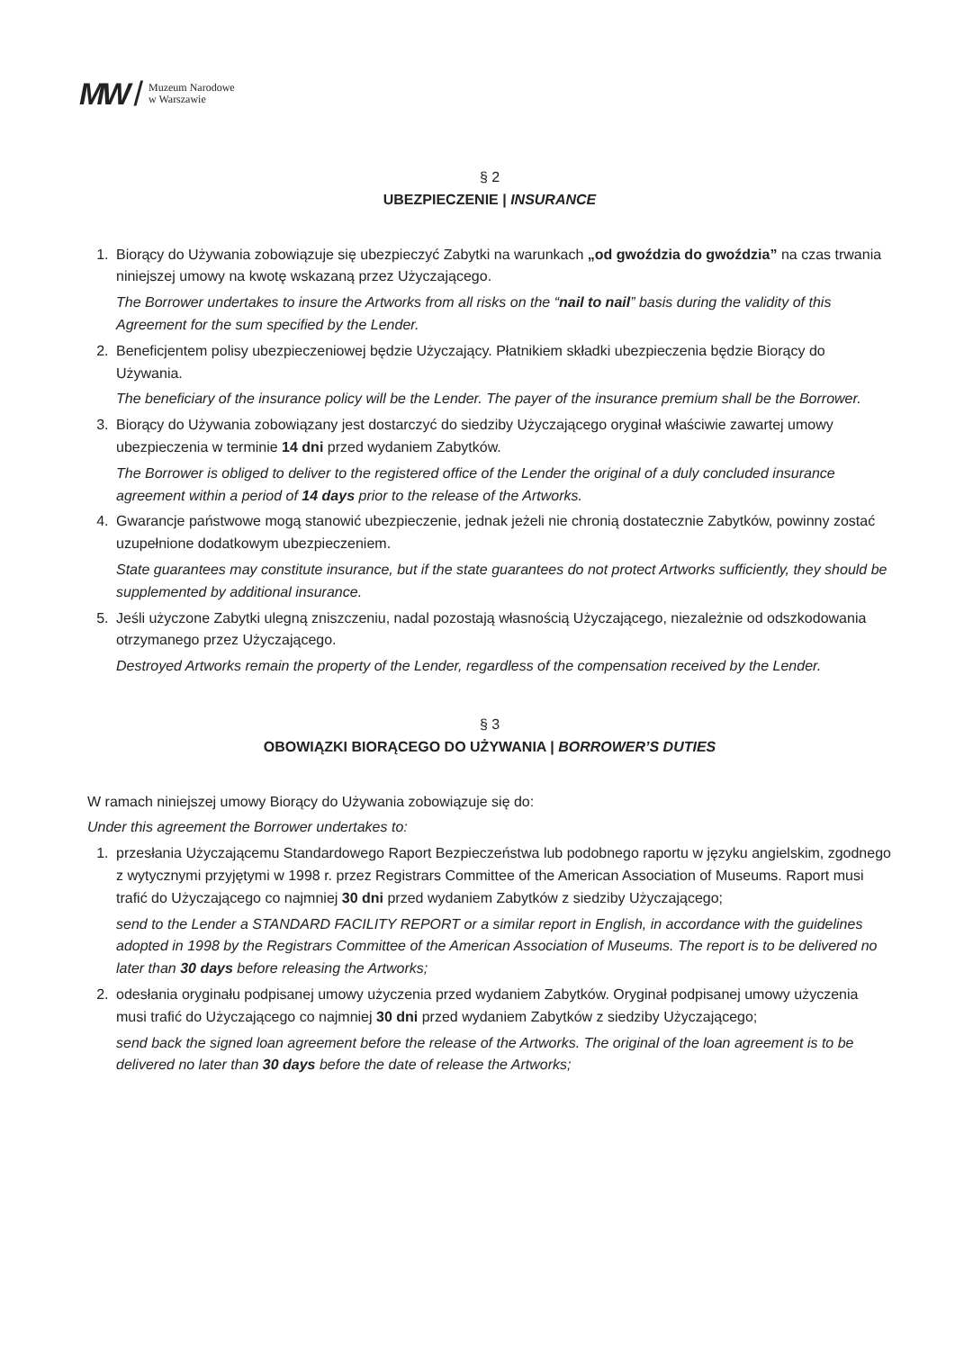MW / Muzeum Narodowe
w Warszawie
§ 2
UBEZPIECZENIE | INSURANCE
1. Biorący do Używania zobowiązuje się ubezpieczyć Zabytki na warunkach „od gwoździa do gwoździa” na czas trwania niniejszej umowy na kwotę wskazaną przez Użyczającego.
The Borrower undertakes to insure the Artworks from all risks on the “nail to nail” basis during the validity of this Agreement for the sum specified by the Lender.
2. Beneficjentem polisy ubezpieczeniowej będzie Użyczający. Płatnikiem składki ubezpieczenia będzie Biorący do Używania.
The beneficiary of the insurance policy will be the Lender. The payer of the insurance premium shall be the Borrower.
3. Biorący do Używania zobowiązany jest dostarczyć do siedziby Użyczającego oryginał właściwie zawartej umowy ubezpieczenia w terminie 14 dni przed wydaniem Zabytków.
The Borrower is obliged to deliver to the registered office of the Lender the original of a duly concluded insurance agreement within a period of 14 days prior to the release of the Artworks.
4. Gwarancje państwowe mogą stanowić ubezpieczenie, jednak jeżeli nie chronią dostatecznie Zabytków, powinny zostać uzupełnione dodatkowym ubezpieczeniem.
State guarantees may constitute insurance, but if the state guarantees do not protect Artworks sufficiently, they should be supplemented by additional insurance.
5. Jeśli użyczone Zabytki ulegną zniszczeniu, nadal pozostają własnością Użyczającego, niezależnie od odszkodowania otrzymanego przez Użyczającego.
Destroyed Artworks remain the property of the Lender, regardless of the compensation received by the Lender.
§ 3
OBOWIĄZKI BIORĄCEGO DO UŻYWANIA | BORROWER’S DUTIES
W ramach niniejszej umowy Biorący do Używania zobowiązuje się do:
Under this agreement the Borrower undertakes to:
1. przesłania Użyczającemu Standardowego Raport Bezpieczeństwa lub podobnego raportu w języku angielskim, zgodnego z wytycznymi przyjętymi w 1998 r. przez Registrars Committee of the American Association of Museums. Raport musi trafić do Użyczającego co najmniej 30 dni przed wydaniem Zabytków z siedziby Użyczającego;
send to the Lender a STANDARD FACILITY REPORT or a similar report in English, in accordance with the guidelines adopted in 1998 by the Registrars Committee of the American Association of Museums. The report is to be delivered no later than 30 days before releasing the Artworks;
2. odesłania oryginału podpisanej umowy użyczenia przed wydaniem Zabytków. Oryginał podpisanej umowy użyczenia musi trafić do Użyczającego co najmniej 30 dni przed wydaniem Zabytków z siedziby Użyczającego;
send back the signed loan agreement before the release of the Artworks. The original of the loan agreement is to be delivered no later than 30 days before the date of release the Artworks;